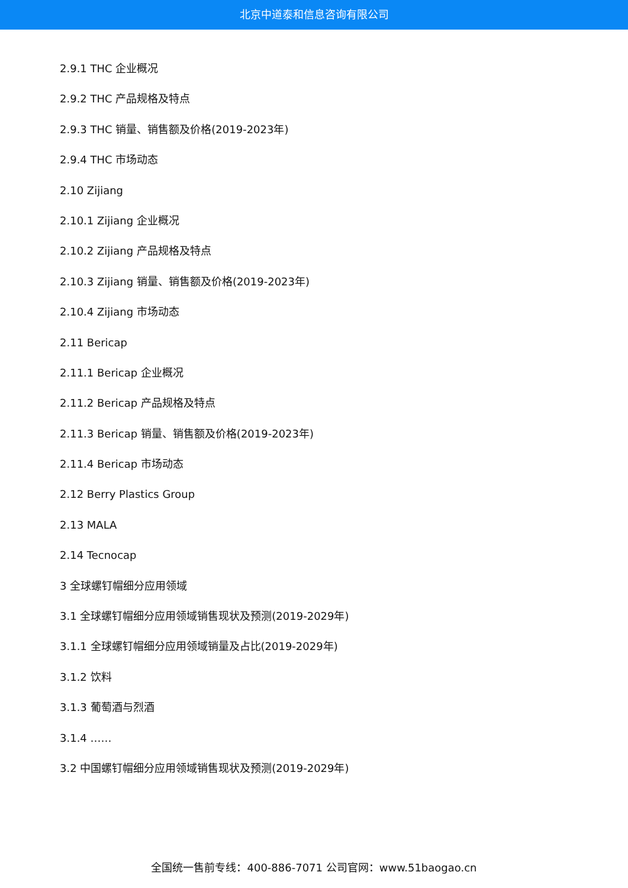北京中道泰和信息咨询有限公司
2.9.1 THC 企业概况
2.9.2 THC 产品规格及特点
2.9.3 THC 销量、销售额及价格(2019-2023年)
2.9.4 THC 市场动态
2.10 Zijiang
2.10.1 Zijiang 企业概况
2.10.2 Zijiang 产品规格及特点
2.10.3 Zijiang 销量、销售额及价格(2019-2023年)
2.10.4 Zijiang 市场动态
2.11 Bericap
2.11.1 Bericap 企业概况
2.11.2 Bericap 产品规格及特点
2.11.3 Bericap 销量、销售额及价格(2019-2023年)
2.11.4 Bericap 市场动态
2.12 Berry Plastics Group
2.13 MALA
2.14 Tecnocap
3 全球螺钉帽细分应用领域
3.1 全球螺钉帽细分应用领域销售现状及预测(2019-2029年)
3.1.1 全球螺钉帽细分应用领域销量及占比(2019-2029年)
3.1.2 饮料
3.1.3 葡萄酒与烈酒
3.1.4 ……
3.2 中国螺钉帽细分应用领域销售现状及预测(2019-2029年)
全国统一售前专线：400-886-7071 公司官网：www.51baogao.cn